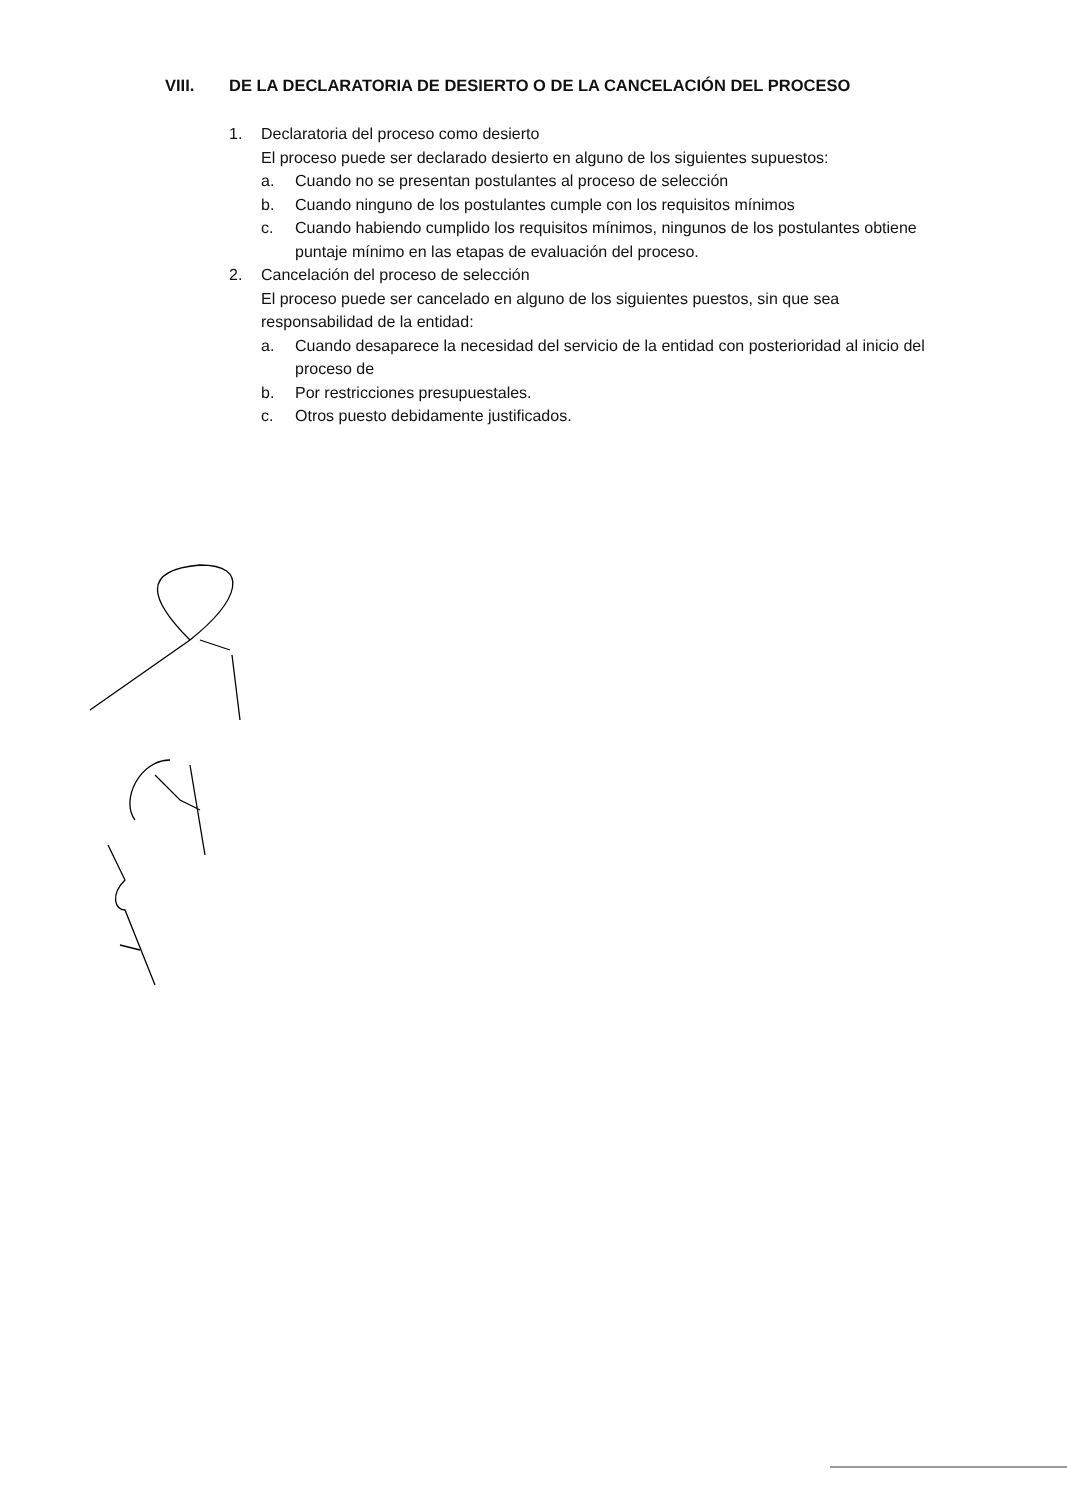VIII. DE LA DECLARATORIA DE DESIERTO O DE LA CANCELACIÓN DEL PROCESO
1. Declaratoria del proceso como desierto
El proceso puede ser declarado desierto en alguno de los siguientes supuestos:
a. Cuando no se presentan postulantes al proceso de selección
b. Cuando ninguno de los postulantes cumple con los requisitos mínimos
c. Cuando habiendo cumplido los requisitos mínimos, ningunos de los postulantes obtiene puntaje mínimo en las etapas de evaluación del proceso.
2. Cancelación del proceso de selección
El proceso puede ser cancelado en alguno de los siguientes puestos, sin que sea responsabilidad de la entidad:
a. Cuando desaparece la necesidad del servicio de la entidad con posterioridad al inicio del proceso de
b. Por restricciones presupuestales.
c. Otros puesto debidamente justificados.